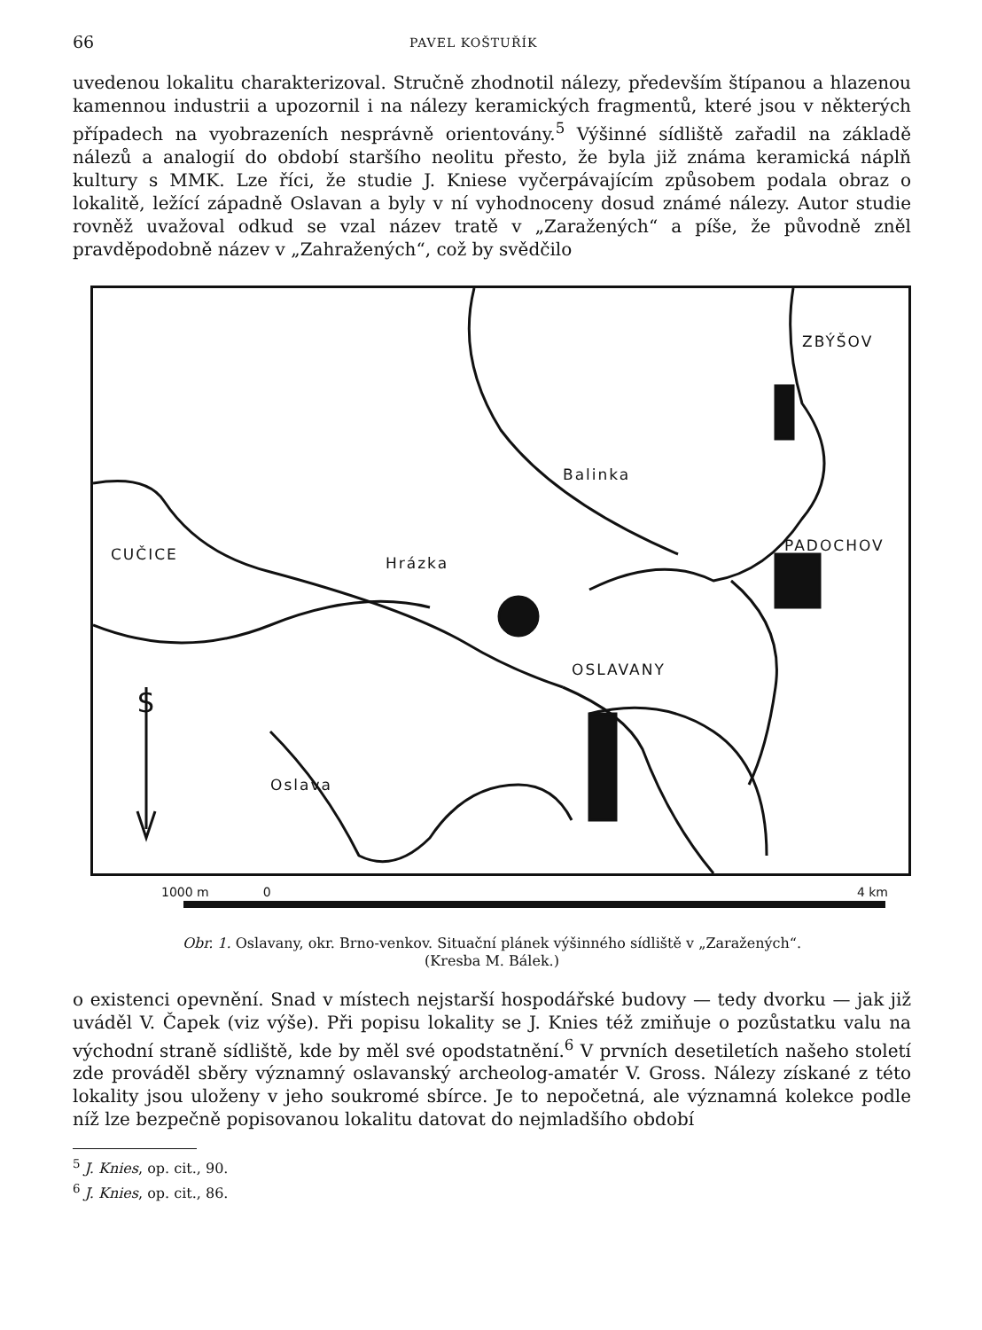66 PAVEL KOŠTUŘÍK
uvedenou lokalitu charakterizoval. Stručně zhodnotil nálezy, především štípanou a hlazenou kamennou industrii a upozornil i na nálezy keramických fragmentů, které jsou v některých případech na vyobrazeních nesprávně orientovány.<sup>5</sup> Výšinné sídliště zařadil na základě nálezů a analogií do období staršího neolitu přesto, že byla již známa keramická náplň kultury s MMK. Lze říci, že studie J. Kniese vyčerpávajícím způsobem podala obraz o lokalitě, ležící západně Oslavan a byly v ní vyhodnoceny dosud známé nálezy. Autor studie rovněž uvažoval odkud se vzal název tratě v „Zaražených“ a píše, že původně zněl pravděpodobně název v „Zahražených“, což by svědčilo
ZBÝŠOV
PADOCHOV CUČICE
OSLAVANY
Hrázka
Balinka
Oslava
S
1000 m 0 4 km
Obr. 1. Oslavany, okr. Brno-venkov. Situační plánek výšinného sídliště v „Zaražených“.
(Kresba M. Bálek.)
o existenci opevnění. Snad v místech nejstarší hospodářské budovy — tedy dvorku — jak již uváděl V. Čapek (viz výše). Při popisu lokality se J. Knies též zmiňuje o pozůstatku valu na východní straně sídliště, kde by měl své opodstatnění.<sup>6</sup> V prvních desetiletích našeho století zde prováděl sběry významný oslavanský archeolog-amatér V. Gross. Nálezy získané z této lokality jsou uloženy v jeho soukromé sbírce. Je to nepočetná, ale významná kolekce podle níž lze bezpečně popisovanou lokalitu datovat do nejmladšího období
<sup>5</sup> J. Knies, op. cit., 90.
<sup>6</sup> J. Knies, op. cit., 86.